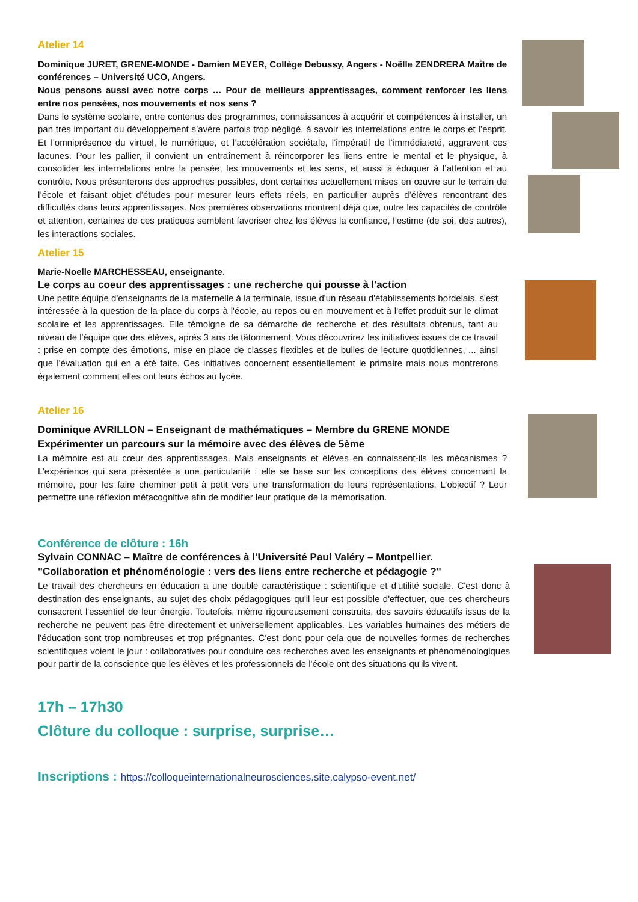Atelier 14
Dominique JURET, GRENE-MONDE - Damien MEYER, Collège Debussy, Angers - Noëlle ZENDRERA Maître de conférences – Université UCO, Angers.
Nous pensons aussi avec notre corps … Pour de meilleurs apprentissages, comment renforcer les liens entre nos pensées, nos mouvements et nos sens ?
Dans le système scolaire, entre contenus des programmes, connaissances à acquérir et compétences à installer, un pan très important du développement s’avère parfois trop négligé, à savoir les interrelations entre le corps et l’esprit. Et l’omniprésence du virtuel, le numérique, et l’accélération sociétale, l’impératif de l’immédiateté, aggravent ces lacunes. Pour les pallier, il convient un entraînement à réincorporer les liens entre le mental et le physique, à consolider les interrelations entre la pensée, les mouvements et les sens, et aussi à éduquer à l’attention et au contrôle. Nous présenterons des approches possibles, dont certaines actuellement mises en œuvre sur le terrain de l’école et faisant objet d’études pour mesurer leurs effets réels, en particulier auprès d’élèves rencontrant des difficultés dans leurs apprentissages. Nos premières observations montrent déjà que, outre les capacités de contrôle et attention, certaines de ces pratiques semblent favoriser chez les élèves la confiance, l’estime (de soi, des autres), les interactions sociales.
Atelier 15
Marie-Noelle MARCHESSEAU, enseignante.
Le corps au coeur des apprentissages : une recherche qui pousse à l'action
Une petite équipe d'enseignants de la maternelle à la terminale, issue d'un réseau d'établissements bordelais, s'est intéressée à la question de la place du corps à l'école, au repos ou en mouvement et à l'effet produit sur le climat scolaire et les apprentissages. Elle témoigne de sa démarche de recherche et des résultats obtenus, tant au niveau de l'équipe que des élèves, après 3 ans de tâtonnement. Vous découvrirez les initiatives issues de ce travail : prise en compte des émotions, mise en place de classes flexibles et de bulles de lecture quotidiennes, ... ainsi que l'évaluation qui en a été faite. Ces initiatives concernent essentiellement le primaire mais nous montrerons également comment elles ont leurs échos au lycée.
Atelier 16
Dominique AVRILLON – Enseignant de mathématiques – Membre du GRENE MONDE
Expérimenter un parcours sur la mémoire avec des élèves de 5ème
La mémoire est au cœur des apprentissages. Mais enseignants et élèves en connaissent-ils les mécanismes ? L’expérience qui sera présentée a une particularité : elle se base sur les conceptions des élèves concernant la mémoire, pour les faire cheminer petit à petit vers une transformation de leurs représentations. L’objectif ? Leur permettre une réflexion métacognitive afin de modifier leur pratique de la mémorisation.
Conférence de clôture : 16h
Sylvain CONNAC – Maître de conférences à l’Université Paul Valéry – Montpellier.
"Collaboration et phénoménologie : vers des liens entre recherche et pédagogie ?"
Le travail des chercheurs en éducation a une double caractéristique : scientifique et d'utilité sociale. C'est donc à destination des enseignants, au sujet des choix pédagogiques qu'il leur est possible d'effectuer, que ces chercheurs consacrent l'essentiel de leur énergie. Toutefois, même rigoureusement construits, des savoirs éducatifs issus de la recherche ne peuvent pas être directement et universellement applicables. Les variables humaines des métiers de l'éducation sont trop nombreuses et trop prégnantes. C'est donc pour cela que de nouvelles formes de recherches scientifiques voient le jour : collaboratives pour conduire ces recherches avec les enseignants et phénoménologiques pour partir de la conscience que les élèves et les professionnels de l'école ont des situations qu'ils vivent.
17h – 17h30
Clôture du colloque : surprise, surprise…
Inscriptions : https://colloqueinternationalneurosciences.site.calypso-event.net/